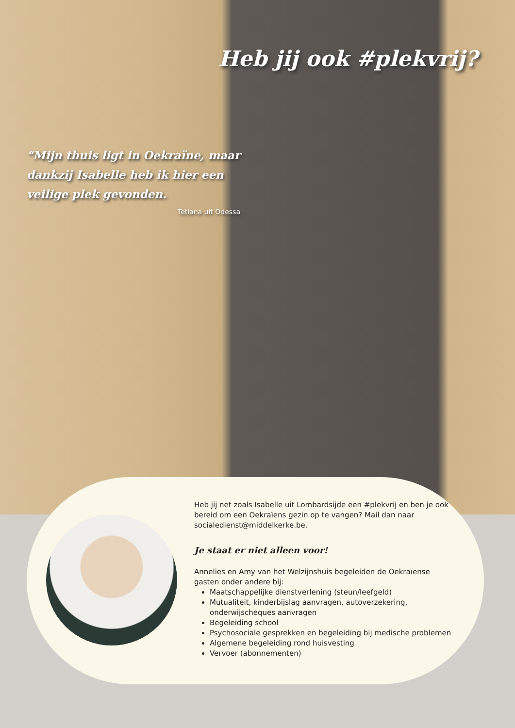Heb jij ook #plekvrij?
“Mijn thuis ligt in Oekraïne, maar dankzij Isabelle heb ik hier een veilige plek gevonden.
Tetiana uit Odessa
Heb jij net zoals Isabelle uit Lombardsijde een #plekvrij en ben je ook bereid om een Oekraïens gezin op te vangen? Mail dan naar socialedienst@middelkerke.be.
Je staat er niet alleen voor!
Annelies en Amy van het Welzijnshuis begeleiden de Oekraïense gasten onder andere bij:
Maatschappelijke dienstverlening (steun/leefgeld)
Mutualiteit, kinderbijslag aanvragen, autoverzekering, onderwijscheques aanvragen
Begeleiding school
Psychosociale gesprekken en begeleiding bij medische problemen
Algemene begeleiding rond huisvesting
Vervoer (abonnementen)